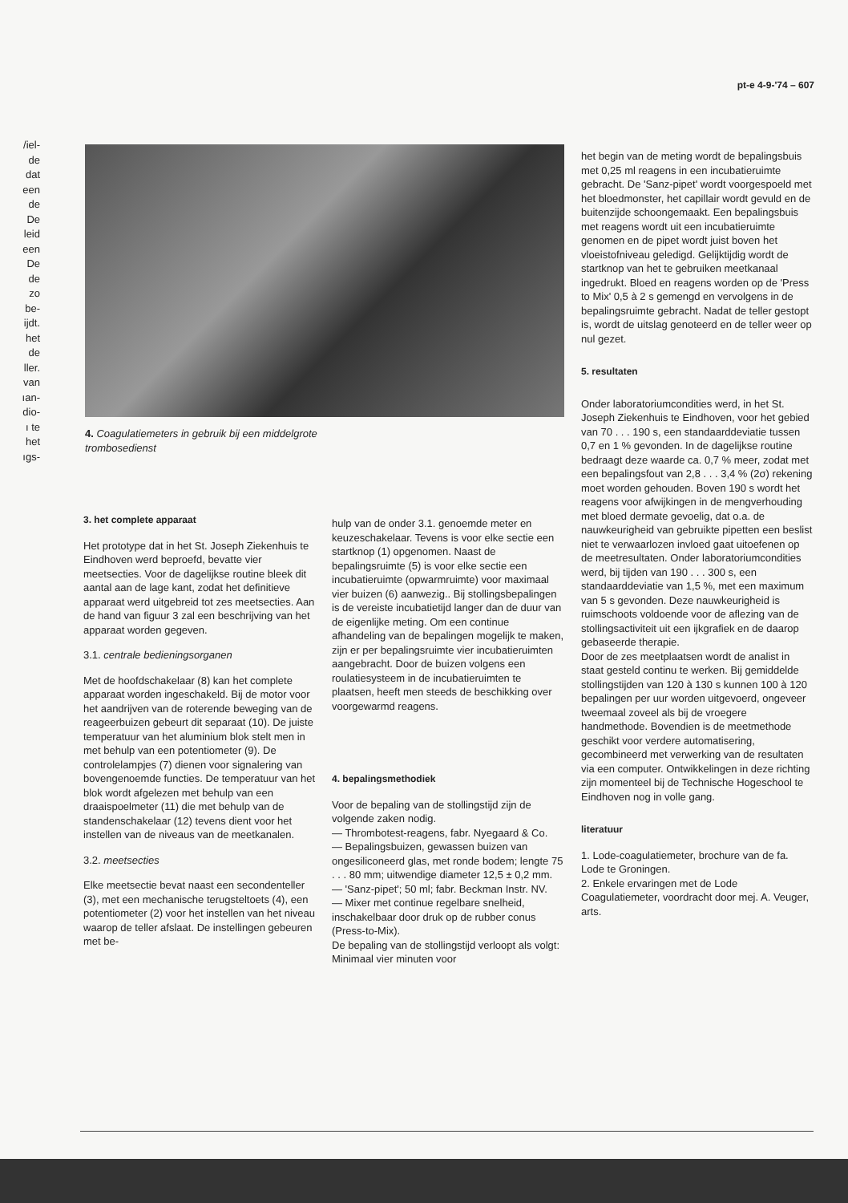pt-e 4-9-'74 – 607
/iel-
de
dat
een
de
De
leid
een
De
de
zo
be-
ijdt.
het
de
ller.
van
ıan-
dio-
ı te
het
ıgs-
4. Coagulatiemeters in gebruik bij een middelgrote trombosedienst
3. het complete apparaat
Het prototype dat in het St. Joseph Ziekenhuis te Eindhoven werd beproefd, bevatte vier meetsecties. Voor de dagelijkse routine bleek dit aantal aan de lage kant, zodat het definitieve apparaat werd uitgebreid tot zes meetsecties. Aan de hand van figuur 3 zal een beschrijving van het apparaat worden gegeven.
3.1. centrale bedieningsorganen
Met de hoofdschakelaar (8) kan het complete apparaat worden ingeschakeld. Bij de motor voor het aandrijven van de roterende beweging van de reageerbuizen gebeurt dit separaat (10). De juiste temperatuur van het aluminium blok stelt men in met behulp van een potentiometer (9). De controlelampjes (7) dienen voor signalering van bovengenoemde functies. De temperatuur van het blok wordt afgelezen met behulp van een draaispoelmeter (11) die met behulp van de standenschakelaar (12) tevens dient voor het instellen van de niveaus van de meetkanalen.
3.2. meetsecties
Elke meetsectie bevat naast een secondenteller (3), met een mechanische terugsteltoets (4), een potentiometer (2) voor het instellen van het niveau waarop de teller afslaat. De instellingen gebeuren met be-
hulp van de onder 3.1. genoemde meter en keuzeschakelaar. Tevens is voor elke sectie een startknop (1) opgenomen. Naast de bepalingsruimte (5) is voor elke sectie een incubatieruimte (opwarmruimte) voor maximaal vier buizen (6) aanwezig.. Bij stollingsbepalingen is de vereiste incubatietijd langer dan de duur van de eigenlijke meting. Om een continue afhandeling van de bepalingen mogelijk te maken, zijn er per bepalingsruimte vier incubatieruimten aangebracht. Door de buizen volgens een roulatiesysteem in de incubatieruimten te plaatsen, heeft men steeds de beschikking over voorgewarmd reagens.
4. bepalingsmethodiek
Voor de bepaling van de stollingstijd zijn de volgende zaken nodig.
— Thrombotest-reagens, fabr. Nyegaard & Co.
— Bepalingsbuizen, gewassen buizen van ongesiliconeerd glas, met ronde bodem; lengte 75 . . . 80 mm; uitwendige diameter 12,5 ± 0,2 mm.
— 'Sanz-pipet'; 50 ml; fabr. Beckman Instr. NV.
— Mixer met continue regelbare snelheid, inschakelbaar door druk op de rubber conus (Press-to-Mix).
De bepaling van de stollingstijd verloopt als volgt: Minimaal vier minuten voor
het begin van de meting wordt de bepalingsbuis met 0,25 ml reagens in een incubatieruimte gebracht. De 'Sanz-pipet' wordt voorgespoeld met het bloedmonster, het capillair wordt gevuld en de buitenzijde schoongemaakt. Een bepalingsbuis met reagens wordt uit een incubatieruimte genomen en de pipet wordt juist boven het vloeistofniveau geledigd. Gelijktijdig wordt de startknop van het te gebruiken meetkanaal ingedrukt. Bloed en reagens worden op de 'Press to Mix' 0,5 à 2 s gemengd en vervolgens in de bepalingsruimte gebracht. Nadat de teller gestopt is, wordt de uitslag genoteerd en de teller weer op nul gezet.
5. resultaten
Onder laboratoriumcondities werd, in het St. Joseph Ziekenhuis te Eindhoven, voor het gebied van 70 . . . 190 s, een standaarddeviatie tussen 0,7 en 1 % gevonden. In de dagelijkse routine bedraagt deze waarde ca. 0,7 % meer, zodat met een bepalingsfout van 2,8 . . . 3,4 % (2σ) rekening moet worden gehouden. Boven 190 s wordt het reagens voor afwijkingen in de mengverhouding met bloed dermate gevoelig, dat o.a. de nauwkeurigheid van gebruikte pipetten een beslist niet te verwaarlozen invloed gaat uitoefenen op de meetresultaten. Onder laboratoriumcondities werd, bij tijden van 190 . . . 300 s, een standaarddeviatie van 1,5 %, met een maximum van 5 s gevonden. Deze nauwkeurigheid is ruimschoots voldoende voor de aflezing van de stollingsactiviteit uit een ijkgrafiek en de daarop gebaseerde therapie.
Door de zes meetplaatsen wordt de analist in staat gesteld continu te werken. Bij gemiddelde stollingstijden van 120 à 130 s kunnen 100 à 120 bepalingen per uur worden uitgevoerd, ongeveer tweemaal zoveel als bij de vroegere handmethode. Bovendien is de meetmethode geschikt voor verdere automatisering, gecombineerd met verwerking van de resultaten via een computer. Ontwikkelingen in deze richting zijn momenteel bij de Technische Hogeschool te Eindhoven nog in volle gang.
literatuur
1. Lode-coagulatiemeter, brochure van de fa. Lode te Groningen.
2. Enkele ervaringen met de Lode Coagulatiemeter, voordracht door mej. A. Veuger, arts.